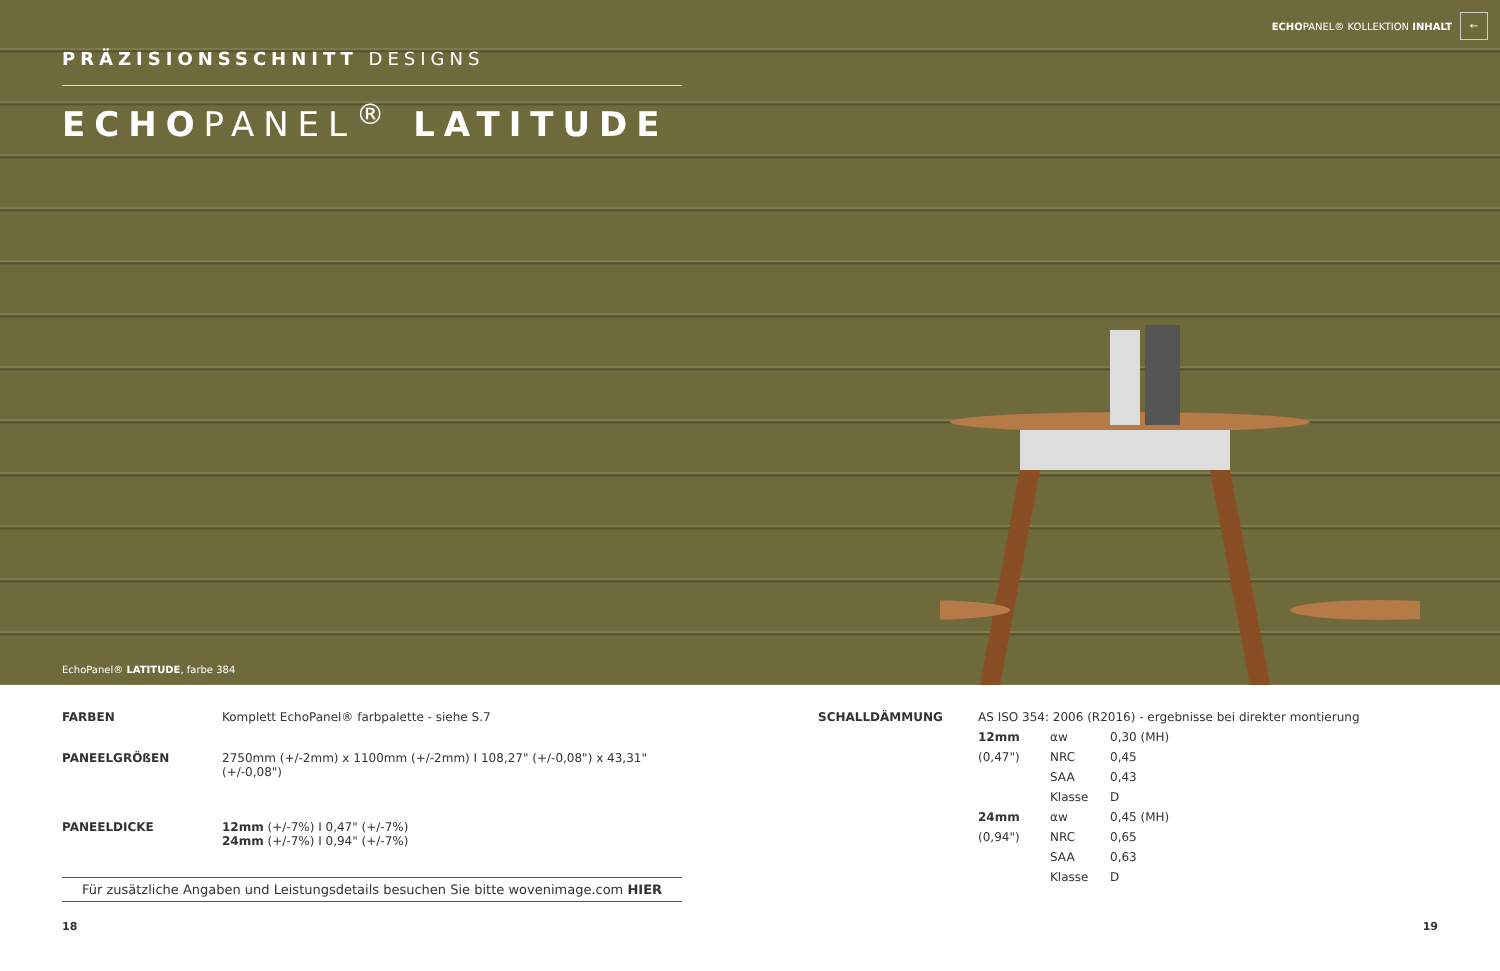ECHOPANEL® KOLLEKTION INHALT ←
PRÄZISIONSSCHNITT DESIGNS
ECHOPANEL<sup>®</sup> LATITUDE
EchoPanel® LATITUDE, farbe 384
| FARBEN | Komplett EchoPanel® farbpalette - siehe S.7 |
| PANEELGRÖßEN | 2750mm (+/-2mm) x 1100mm (+/-2mm) I 108,27" (+/-0,08") x 43,31" (+/-0,08") |
| PANEELDICKE | 12mm (+/-7%) I 0,47" (+/-7%) 24mm (+/-7%) I 0,94" (+/-7%) |
| SCHALLDÄMMUNG | AS ISO 354: 2006 (R2016) - ergebnisse bei direkter montierung | | |
| | 12mm | αw | 0,30 (MH) |
| | (0,47") | NRC | 0,45 |
| | | SAA | 0,43 |
| | | Klasse | D |
| | 24mm | αw | 0,45 (MH) |
| | (0,94") | NRC | 0,65 |
| | | SAA | 0,63 |
| | | Klasse | D |
Für zusätzliche Angaben und Leistungsdetails besuchen Sie bitte wovenimage.com HIER
18 19